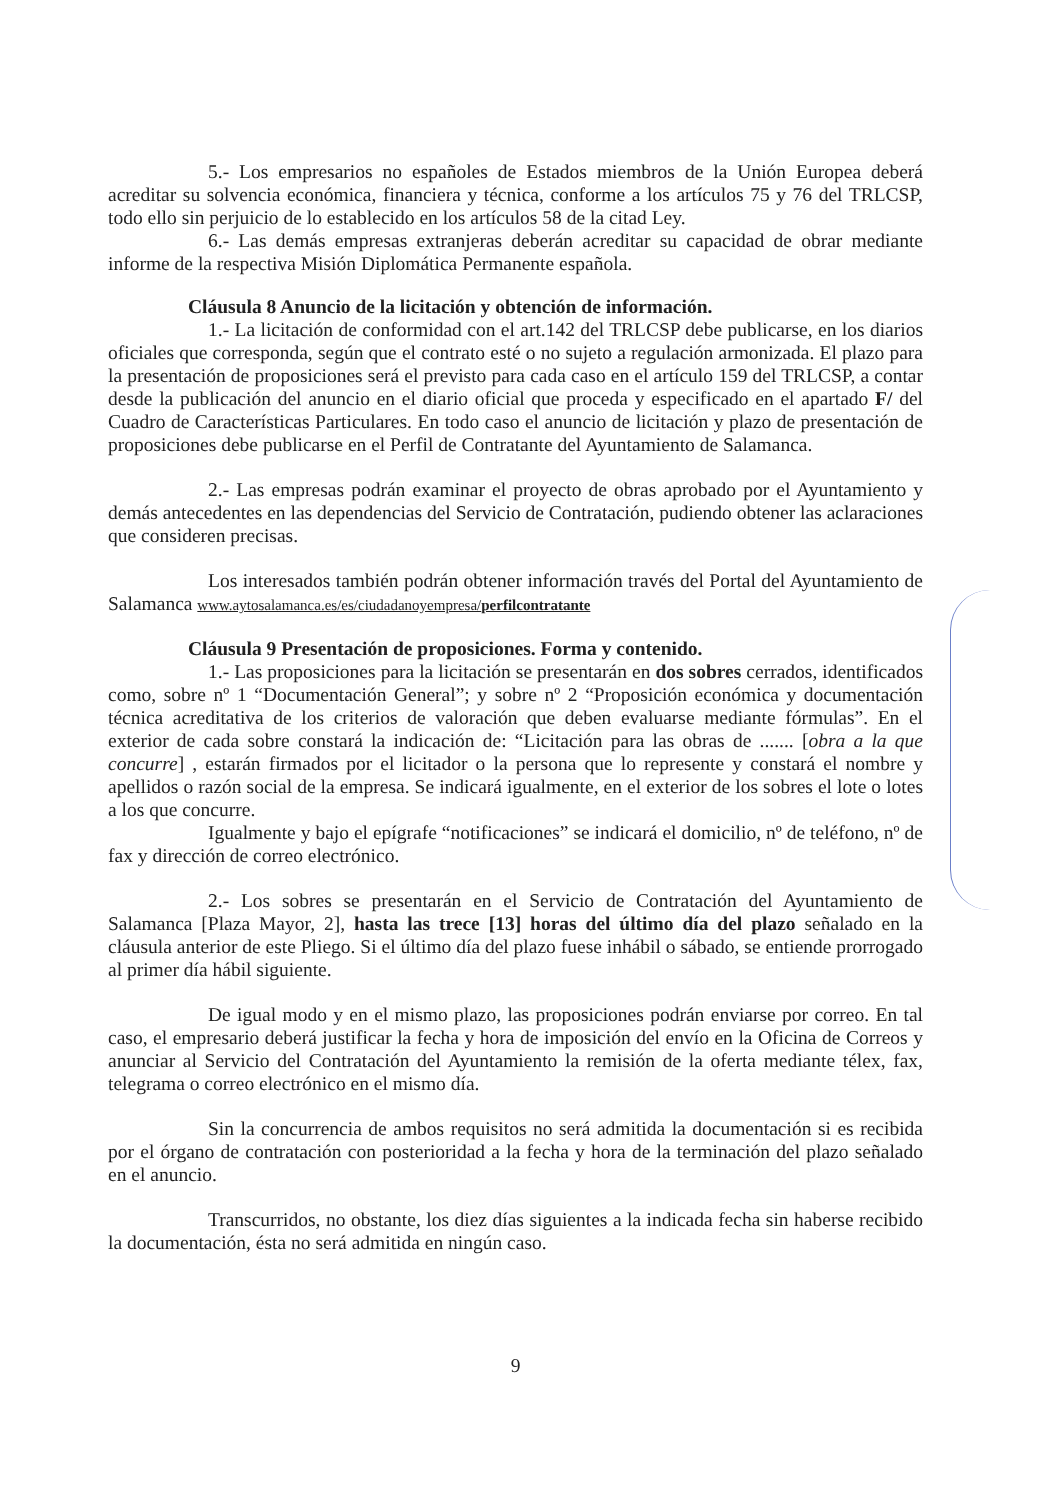5.- Los empresarios no españoles de Estados miembros de la Unión Europea deberá acreditar su solvencia económica, financiera y técnica, conforme a los artículos 75 y 76 del TRLCSP, todo ello sin perjuicio de lo establecido en los artículos 58 de la citad Ley.
6.- Las demás empresas extranjeras deberán acreditar su capacidad de obrar mediante informe de la respectiva Misión Diplomática Permanente española.
Cláusula 8 Anuncio de la licitación y obtención de información.
1.- La licitación de conformidad con el art.142 del TRLCSP debe publicarse, en los diarios oficiales que corresponda, según que el contrato esté o no sujeto a regulación armonizada. El plazo para la presentación de proposiciones será el previsto para cada caso en el artículo 159 del TRLCSP, a contar desde la publicación del anuncio en el diario oficial que proceda y especificado en el apartado F/ del Cuadro de Características Particulares. En todo caso el anuncio de licitación y plazo de presentación de proposiciones debe publicarse en el Perfil de Contratante del Ayuntamiento de Salamanca.
2.- Las empresas podrán examinar el proyecto de obras aprobado por el Ayuntamiento y demás antecedentes en las dependencias del Servicio de Contratación, pudiendo obtener las aclaraciones que consideren precisas.
Los interesados también podrán obtener información través del Portal del Ayuntamiento de Salamanca www.aytosalamanca.es/es/ciudadanoyempresa/perfilcontratante
Cláusula 9 Presentación de proposiciones. Forma y contenido.
1.- Las proposiciones para la licitación se presentarán en dos sobres cerrados, identificados como, sobre nº 1 “Documentación General”; y sobre nº 2 “Proposición económica y documentación técnica acreditativa de los criterios de valoración que deben evaluarse mediante fórmulas”. En el exterior de cada sobre constará la indicación de: “Licitación para las obras de ....... [obra a la que concurre] , estarán firmados por el licitador o la persona que lo represente y constará el nombre y apellidos o razón social de la empresa. Se indicará igualmente, en el exterior de los sobres el lote o lotes a los que concurre.
Igualmente y bajo el epígrafe “notificaciones” se indicará el domicilio, nº de teléfono, nº de fax y dirección de correo electrónico.
2.- Los sobres se presentarán en el Servicio de Contratación del Ayuntamiento de Salamanca [Plaza Mayor, 2], hasta las trece [13] horas del último día del plazo señalado en la cláusula anterior de este Pliego. Si el último día del plazo fuese inhábil o sábado, se entiende prorrogado al primer día hábil siguiente.
De igual modo y en el mismo plazo, las proposiciones podrán enviarse por correo. En tal caso, el empresario deberá justificar la fecha y hora de imposición del envío en la Oficina de Correos y anunciar al Servicio del Contratación del Ayuntamiento la remisión de la oferta mediante télex, fax, telegrama o correo electrónico en el mismo día.
Sin la concurrencia de ambos requisitos no será admitida la documentación si es recibida por el órgano de contratación con posterioridad a la fecha y hora de la terminación del plazo señalado en el anuncio.
Transcurridos, no obstante, los diez días siguientes a la indicada fecha sin haberse recibido la documentación, ésta no será admitida en ningún caso.
9